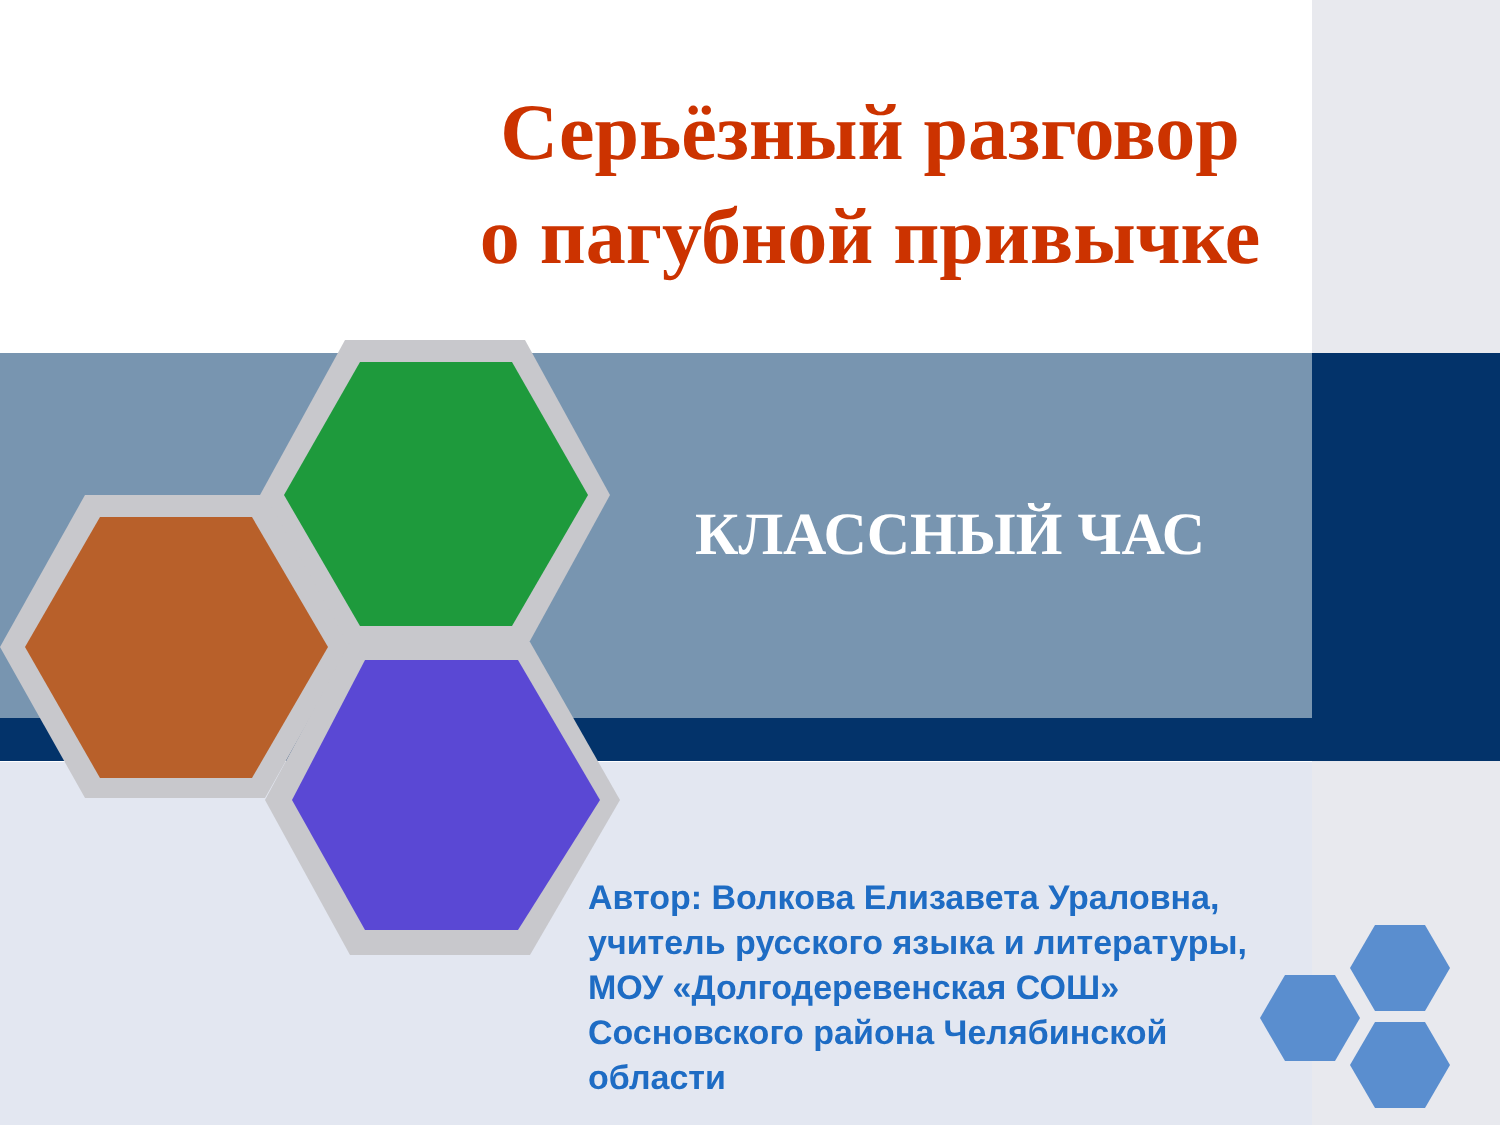Серьёзный разговор
о пагубной привычке
КЛАССНЫЙ ЧАС
Автор: Волкова Елизавета Ураловна,
учитель русского языка и литературы,
МОУ «Долгодеревенская СОШ»
Сосновского района Челябинской
области